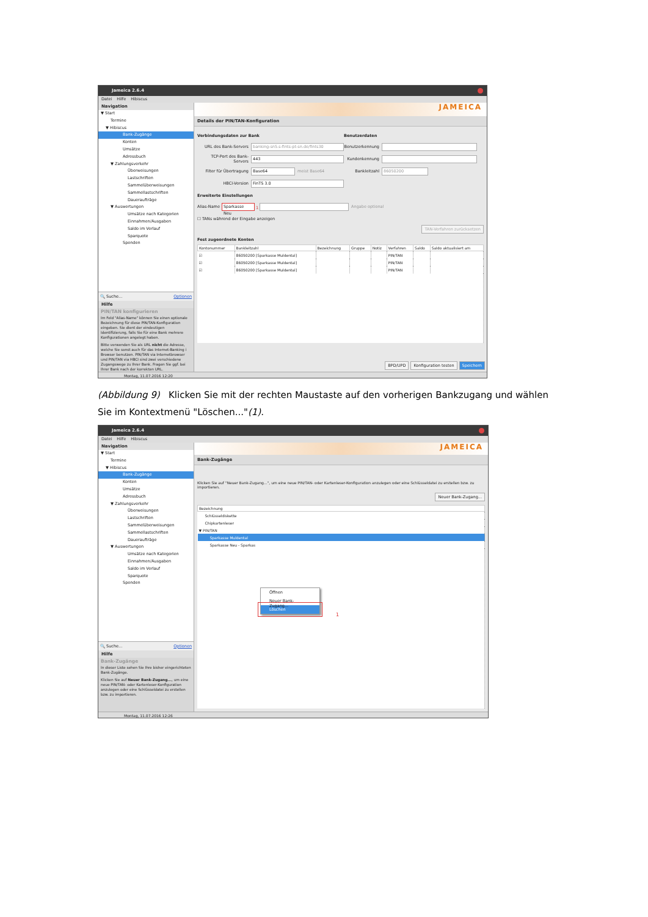Jameica 2.6.4
Datei Hilfe Hibiscus
Navigation
▼ Start
Termine
▼ Hibiscus
Bank-Zugänge
Konten
Umsätze
Adressbuch
▼ Zahlungsverkehr
Überweisungen
Lastschriften
Sammelüberweisungen
Sammellastschriften
Daueraufträge
▼ Auswertungen
Umsätze nach Kategorien
Einnahmen/Ausgaben
Saldo im Verlauf
Sparquote
Spenden
🔍 Suche... Optionen
Hilfe
PIN/TAN konfigurieren
Im Feld "Alias-Name" können Sie einen optionale Bezeichnung für diese PIN/TAN-Konfiguration eingeben. Sie dient der eindeutigen Identifizierung, falls Sie für eine Bank mehrere Konfigurationen angelegt haben.
Bitte verwenden Sie als URL nicht die Adresse, welche Sie sonst auch für das Internet-Banking i Browser benutzen. PIN/TAN via Internetbrowser und PIN/TAN via HBCI sind zwei verschiedene Zugangswege zu Ihrer Bank. Fragen Sie ggf. bei Ihrer Bank nach der korrekten URL.
JAMEICA
Details der PIN/TAN-Konfiguration
Verbindungsdaten zur Bank
URL des Bank-Servers banking-sn5.s-fints-pt-sn.de/fints30
TCP-Port des Bank-Servers 443
Filter für Übertragung Base64 meist Base64
HBCI-Version FinTS 3.0
Benutzerdaten
Benutzerkennung
Kundenkennung
Bankleitzahl 86050200
Erweiterte Einstellungen
Alias-Name Sparkasse Neu 1 Angabe optional
☐ TANs während der Eingabe anzeigen
TAN-Verfahren zurücksetzen
Fest zugeordnete Konten
| Kontonummer | Bankleitzahl | Bezeichnung | Gruppe | Notiz | Verfahren | Saldo | Saldo aktualisiert am |
| --- | --- | --- | --- | --- | --- | --- | --- |
| ☑ | 86050200 [Sparkasse Muldental] | | | | PIN/TAN | | |
| ☑ | 86050200 [Sparkasse Muldental] | | | | PIN/TAN | | |
| ☑ | 86050200 [Sparkasse Muldental] | | | | PIN/TAN | | |
BPD/UPD Konfiguration testen Speichern
Montag, 11.07.2016 12:20
(Abbildung 9) Klicken Sie mit der rechten Maustaste auf den vorherigen Bankzugang und wählen Sie im Kontextmenü "Löschen..."(1).
Jameica 2.6.4
Datei Hilfe Hibiscus
Navigation
▼ Start
Termine
▼ Hibiscus
Bank-Zugänge
Konten
Umsätze
Adressbuch
▼ Zahlungsverkehr
Überweisungen
Lastschriften
Sammelüberweisungen
Sammellastschriften
Daueraufträge
▼ Auswertungen
Umsätze nach Kategorien
Einnahmen/Ausgaben
Saldo im Verlauf
Sparquote
Spenden
🔍 Suche... Optionen
Hilfe
Bank-Zugänge
In dieser Liste sehen Sie Ihre bisher eingerichteten Bank-Zugänge.
Klicken Sie auf Neuer Bank-Zugang..., um eine neue PIN/TAN- oder Kartenleser-Konfiguration anzulegen oder eine Schlüsseldatei zu erstellen bzw. zu importieren.
JAMEICA
Bank-Zugänge
Klicken Sie auf "Neuer Bank-Zugang...", um eine neue PIN/TAN- oder Kartenleser-Konfiguration anzulegen oder eine Schlüsseldatei zu erstellen bzw. zu importieren.
Neuer Bank-Zugang...
| Bezeichnung |
| --- |
| Schlüsseldiskette |
| Chipkartenleser |
| ▼ PIN/TAN |
| Sparkasse Muldental |
| Sparkasse Neu - Sparkas |
Öffnen
Neuer Bank-Zugang...
Löschen
1
Montag, 11.07.2016 12:26